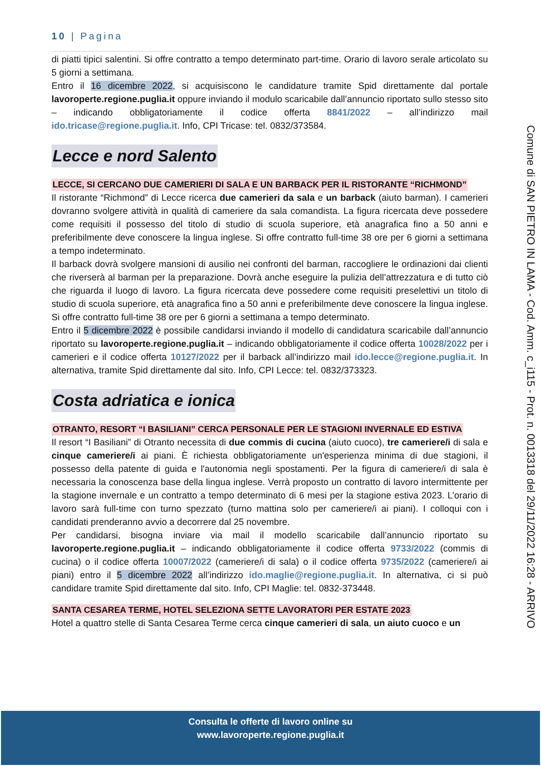10 | Pagina
di piatti tipici salentini. Si offre contratto a tempo determinato part-time. Orario di lavoro serale articolato su 5 giorni a settimana.
Entro il 16 dicembre 2022, si acquisiscono le candidature tramite Spid direttamente dal portale lavoroperte.regione.puglia.it oppure inviando il modulo scaricabile dall’annuncio riportato sullo stesso sito – indicando obbligatoriamente il codice offerta 8841/2022 – all’indirizzo mail ido.tricase@regione.puglia.it. Info, CPI Tricase: tel. 0832/373584.
Lecce e nord Salento
LECCE, SI CERCANO DUE CAMERIERI DI SALA E UN BARBACK PER IL RISTORANTE “RICHMOND”
Il ristorante “Richmond” di Lecce ricerca due camerieri da sala e un barback (aiuto barman). I camerieri dovranno svolgere attività in qualità di cameriere da sala comandista. La figura ricercata deve possedere come requisiti il possesso del titolo di studio di scuola superiore, età anagrafica fino a 50 anni e preferibilmente deve conoscere la lingua inglese. Si offre contratto full-time 38 ore per 6 giorni a settimana a tempo indeterminato.
Il barback dovrà svolgere mansioni di ausilio nei confronti del barman, raccogliere le ordinazioni dai clienti che riverserà al barman per la preparazione. Dovrà anche eseguire la pulizia dell’attrezzatura e di tutto ciò che riguarda il luogo di lavoro. La figura ricercata deve possedere come requisiti preselettivi un titolo di studio di scuola superiore, età anagrafica fino a 50 anni e preferibilmente deve conoscere la lingua inglese. Si offre contratto full-time 38 ore per 6 giorni a settimana a tempo determinato.
Entro il 5 dicembre 2022 è possibile candidarsi inviando il modello di candidatura scaricabile dall’annuncio riportato su lavoroperte.regione.puglia.it – indicando obbligatoriamente il codice offerta 10028/2022 per i camerieri e il codice offerta 10127/2022 per il barback all’indirizzo mail ido.lecce@regione.puglia.it. In alternativa, tramite Spid direttamente dal sito. Info, CPI Lecce: tel. 0832/373323.
Costa adriatica e ionica
OTRANTO, RESORT “I BASILIANI” CERCA PERSONALE PER LE STAGIONI INVERNALE ED ESTIVA
Il resort “I Basiliani” di Otranto necessita di due commis di cucina (aiuto cuoco), tre cameriere/i di sala e cinque cameriere/i ai piani. È richiesta obbligatoriamente un'esperienza minima di due stagioni, il possesso della patente di guida e l'autonomia negli spostamenti. Per la figura di cameriere/i di sala è necessaria la conoscenza base della lingua inglese. Verrà proposto un contratto di lavoro intermittente per la stagione invernale e un contratto a tempo determinato di 6 mesi per la stagione estiva 2023. L’orario di lavoro sarà full-time con turno spezzato (turno mattina solo per cameriere/i ai piani). I colloqui con i candidati prenderanno avvio a decorrere dal 25 novembre.
Per candidarsi, bisogna inviare via mail il modello scaricabile dall’annuncio riportato su lavoroperte.regione.puglia.it – indicando obbligatoriamente il codice offerta 9733/2022 (commis di cucina) o il codice offerta 10007/2022 (cameriere/i di sala) o il codice offerta 9735/2022 (cameriere/i ai piani) entro il 5 dicembre 2022 all’indirizzo ido.maglie@regione.puglia.it. In alternativa, ci si può candidare tramite Spid direttamente dal sito. Info, CPI Maglie: tel. 0832-373448.
SANTA CESAREA TERME, HOTEL SELEZIONA SETTE LAVORATORI PER ESTATE 2023
Hotel a quattro stelle di Santa Cesarea Terme cerca cinque camerieri di sala, un aiuto cuoco e un
Comune di SAN PIETRO IN LAMA - Cod. Amm. c_i115 - Prot. n. 0013318 del 29/11/2022 16:28 - ARRIVO
Consulta le offerte di lavoro online su
www.lavoroperte.regione.puglia.it